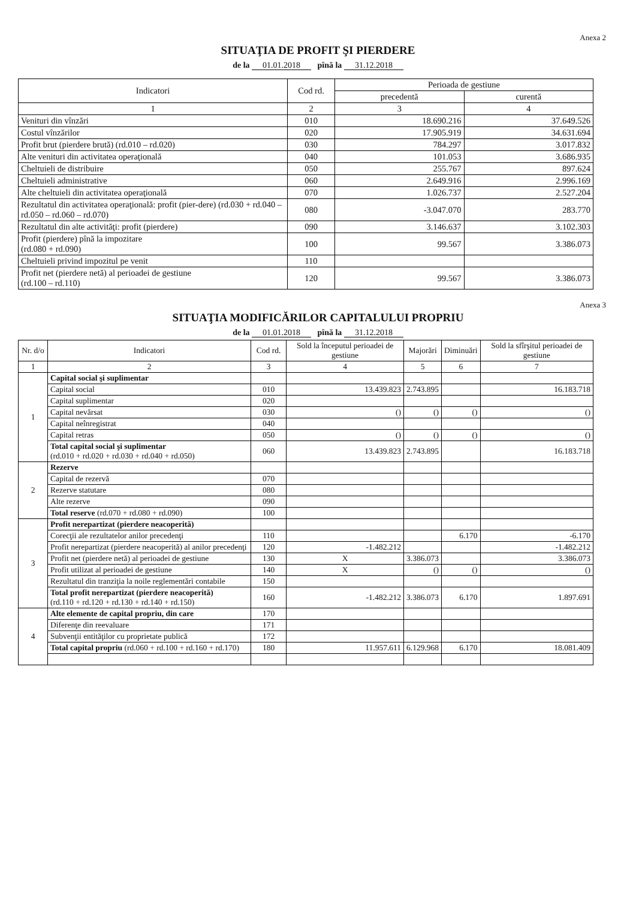Anexa 2
SITUAŢIA DE PROFIT ŞI PIERDERE
de la 01.01.2018 pînă la 31.12.2018
| Indicatori | Cod rd. | Perioada de gestiune | |
| --- | --- | --- | --- |
| | | precedentă | curentă |
| 1 | 2 | 3 | 4 |
| Venituri din vînzări | 010 | 18.690.216 | 37.649.526 |
| Costul vînzărilor | 020 | 17.905.919 | 34.631.694 |
| Profit brut (pierdere brută) (rd.010 – rd.020) | 030 | 784.297 | 3.017.832 |
| Alte venituri din activitatea operaţională | 040 | 101.053 | 3.686.935 |
| Cheltuieli de distribuire | 050 | 255.767 | 897.624 |
| Cheltuieli administrative | 060 | 2.649.916 | 2.996.169 |
| Alte cheltuieli din activitatea operaţională | 070 | 1.026.737 | 2.527.204 |
| Rezultatul din activitatea operaţională: profit (pier-dere) (rd.030 + rd.040 – rd.050 – rd.060 – rd.070) | 080 | -3.047.070 | 283.770 |
| Rezultatul din alte activităţi: profit (pierdere) | 090 | 3.146.637 | 3.102.303 |
| Profit (pierdere) pînă la impozitare (rd.080 + rd.090) | 100 | 99.567 | 3.386.073 |
| Cheltuieli privind impozitul pe venit | 110 | | |
| Profit net (pierdere netă) al perioadei de gestiune (rd.100 – rd.110) | 120 | 99.567 | 3.386.073 |
Anexa 3
SITUAŢIA MODIFICĂRILOR CAPITALULUI PROPRIU
de la 01.01.2018 pînă la 31.12.2018
| Nr. d/o | Indicatori | Cod rd. | Sold la începutul perioadei de gestiune | Majorări | Diminuări | Sold la sfîrşitul perioadei de gestiune |
| 1 | 2 | 3 | 4 | 5 | 6 | 7 |
| 1 | Capital social şi suplimentar | | | | | |
| | Capital social | 010 | 13.439.823 | 2.743.895 | | 16.183.718 |
| | Capital suplimentar | 020 | | | | |
| | Capital nevărsat | 030 | () | () | () | () |
| | Capital neînregistrat | 040 | | | | |
| | Capital retras | 050 | () | () | () | () |
| | Total capital social şi suplimentar (rd.010 + rd.020 + rd.030 + rd.040 + rd.050) | 060 | 13.439.823 | 2.743.895 | | 16.183.718 |
| 2 | Rezerve | | | | | |
| | Capital de rezervă | 070 | | | | |
| | Rezerve statutare | 080 | | | | |
| | Alte rezerve | 090 | | | | |
| | Total reserve (rd.070 + rd.080 + rd.090) | 100 | | | | |
| 3 | Profit nerepartizat (pierdere neacoperită) | | | | | |
| | Corecţii ale rezultatelor anilor precedenţi | 110 | | | 6.170 | -6.170 |
| | Profit nerepartizat (pierdere neacoperită) al anilor precedenţi | 120 | -1.482.212 | | | -1.482.212 |
| | Profit net (pierdere netă) al perioadei de gestiune | 130 | X | 3.386.073 | | 3.386.073 |
| | Profit utilizat al perioadei de gestiune | 140 | X | () | () | () |
| | Rezultatul din tranziţia la noile reglementări contabile | 150 | | | | |
| | Total profit nerepartizat (pierdere neacoperită) (rd.110 + rd.120 + rd.130 + rd.140 + rd.150) | 160 | -1.482.212 | 3.386.073 | 6.170 | 1.897.691 |
| 4 | Alte elemente de capital propriu, din care | 170 | | | | |
| | Diferenţe din reevaluare | 171 | | | | |
| | Subvenţii entităţilor cu proprietate publică | 172 | | | | |
| | Total capital propriu (rd.060 + rd.100 + rd.160 + rd.170) | 180 | 11.957.611 | 6.129.968 | 6.170 | 18.081.409 |